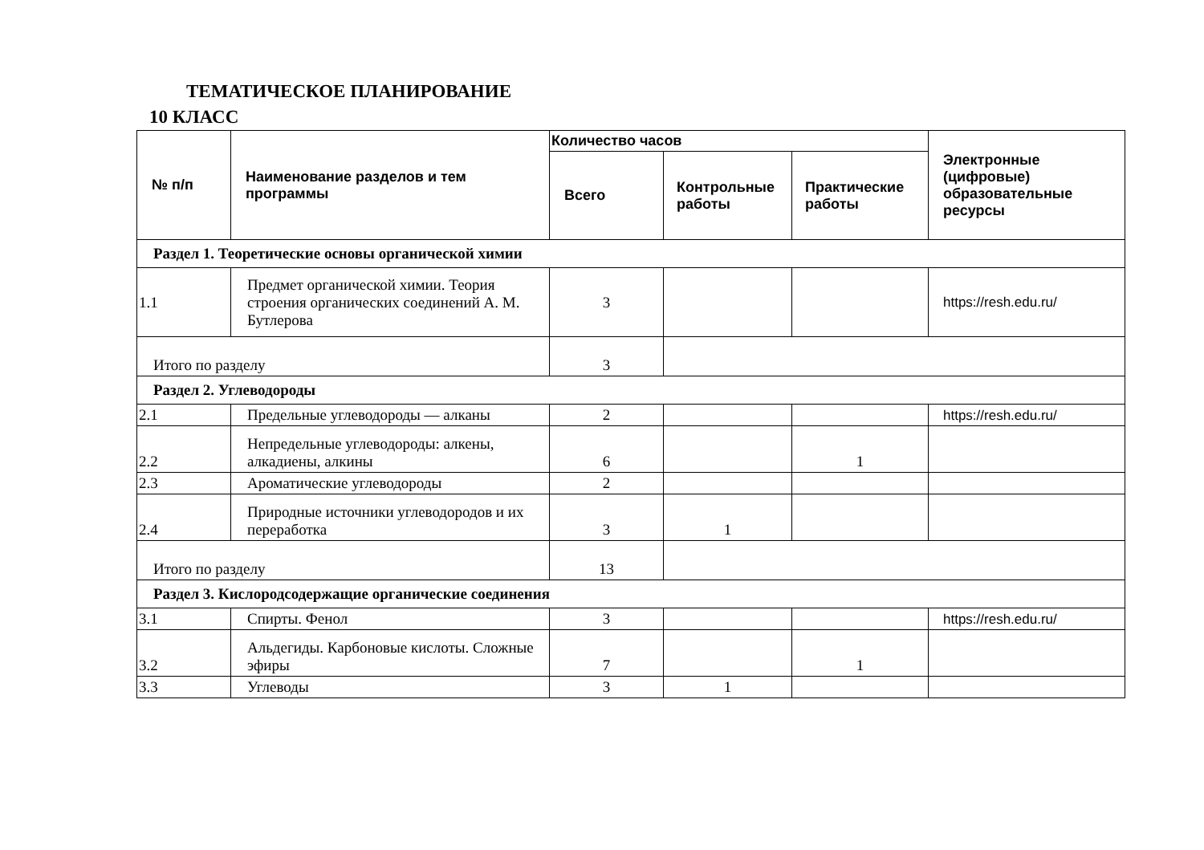ТЕМАТИЧЕСКОЕ ПЛАНИРОВАНИЕ
10 КЛАСС
| № п/п | Наименование разделов и тем программы | Количество часов | | | Электронные (цифровые) образовательные ресурсы |
| --- | --- | --- | --- | --- | --- |
| | | Всего | Контрольные работы | Практические работы | |
| Раздел 1. Теоретические основы органической химии | | | | | |
| 1.1 | Предмет органической химии. Теория строения органических соединений А. М. Бутлерова | 3 | | | https://resh.edu.ru/ |
| Итого по разделу | | 3 | | | |
| Раздел 2. Углеводороды | | | | | |
| 2.1 | Предельные углеводороды — алканы | 2 | | | https://resh.edu.ru/ |
| 2.2 | Непредельные углеводороды: алкены, алкадиены, алкины | 6 | | 1 | |
| 2.3 | Ароматические углеводороды | 2 | | | |
| 2.4 | Природные источники углеводородов и их переработка | 3 | 1 | | |
| Итого по разделу | | 13 | | | |
| Раздел 3. Кислородсодержащие органические соединения | | | | | |
| 3.1 | Спирты. Фенол | 3 | | | https://resh.edu.ru/ |
| 3.2 | Альдегиды. Карбоновые кислоты. Сложные эфиры | 7 | | 1 | |
| 3.3 | Углеводы | 3 | 1 | | |